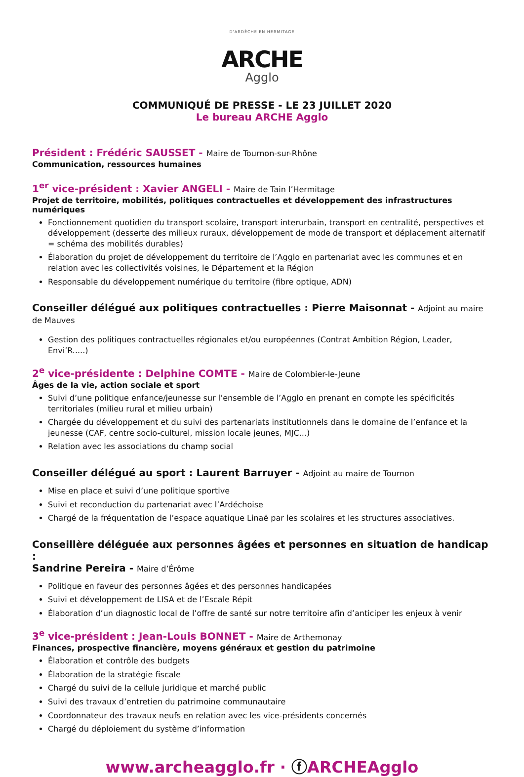D'ARDÈCHE EN HERMITAGE
ARCHE
Agglo
COMMUNIQUÉ DE PRESSE - LE 23 JUILLET 2020
Le bureau ARCHE Agglo
Président : Frédéric SAUSSET - Maire de Tournon-sur-Rhône
Communication, ressources humaines
1<sup>er</sup> vice-président : Xavier ANGELI - Maire de Tain l’Hermitage
Projet de territoire, mobilités, politiques contractuelles et développement des infrastructures numériques
Fonctionnement quotidien du transport scolaire, transport interurbain, transport en centralité, perspectives et développement (desserte des milieux ruraux, développement de mode de transport et déplacement alternatif = schéma des mobilités durables)
Élaboration du projet de développement du territoire de l’Agglo en partenariat avec les communes et en relation avec les collectivités voisines, le Département et la Région
Responsable du développement numérique du territoire (fibre optique, ADN)
Conseiller délégué aux politiques contractuelles : Pierre Maisonnat - Adjoint au maire de Mauves
Gestion des politiques contractuelles régionales et/ou européennes (Contrat Ambition Région, Leader, Envi’R.....)
2<sup>e</sup> vice-présidente : Delphine COMTE - Maire de Colombier-le-Jeune
Âges de la vie, action sociale et sport
Suivi d’une politique enfance/jeunesse sur l’ensemble de l’Agglo en prenant en compte les spécificités territoriales (milieu rural et milieu urbain)
Chargée du développement et du suivi des partenariats institutionnels dans le domaine de l’enfance et la jeunesse (CAF, centre socio-culturel, mission locale jeunes, MJC...)
Relation avec les associations du champ social
Conseiller délégué au sport : Laurent Barruyer - Adjoint au maire de Tournon
Mise en place et suivi d’une politique sportive
Suivi et reconduction du partenariat avec l’Ardéchoise
Chargé de la fréquentation de l’espace aquatique Linaë par les scolaires et les structures associatives.
Conseillère déléguée aux personnes âgées et personnes en situation de handicap :
Sandrine Pereira - Maire d’Érôme
Politique en faveur des personnes âgées et des personnes handicapées
Suivi et développement de LISA et de l’Escale Répit
Élaboration d’un diagnostic local de l’offre de santé sur notre territoire afin d’anticiper les enjeux à venir
3<sup>e</sup> vice-président : Jean-Louis BONNET - Maire de Arthemonay
Finances, prospective financière, moyens généraux et gestion du patrimoine
Élaboration et contrôle des budgets
Élaboration de la stratégie fiscale
Chargé du suivi de la cellule juridique et marché public
Suivi des travaux d’entretien du patrimoine communautaire
Coordonnateur des travaux neufs en relation avec les vice-présidents concernés
Chargé du déploiement du système d’information
www.archeagglo.fr · ⓕARCHEAgglo